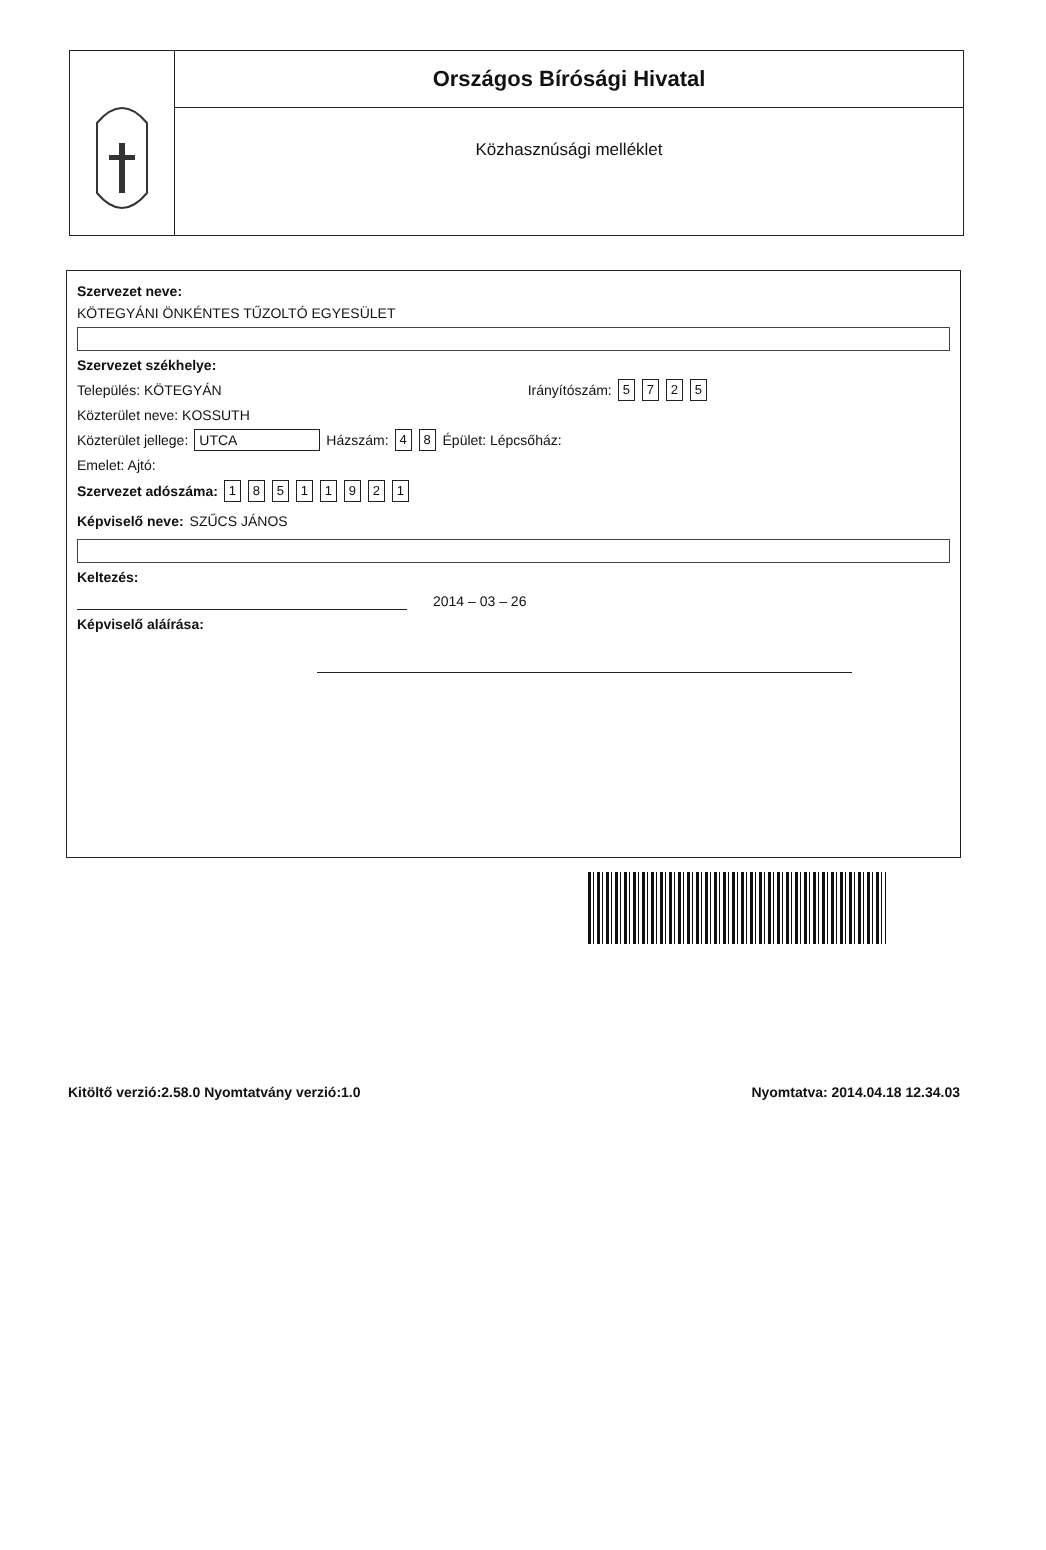Országos Bírósági Hivatal
Közhasznúsági melléklet
Szervezet neve:
KÖTEGYÁNI ÖNKÉNTES TŰZOLTÓ EGYESÜLET
Szervezet székhelye:
Település: KÖTEGYÁN Irányítószám: 5725
Közterület neve: KOSSUTH
Közterület jellege: UTCA Házszám: 4 8 Épület: Lépcsőház:
Emelet: Ajtó:
Szervezet adószáma: 18511921
Képviselő neve: SZŰCS JÁNOS
Keltezés:
2014 – 03 – 26
Képviselő aláírása:
Kitöltő verzió:2.58.0 Nyomtatvány verzió:1.0 Nyomtatva: 2014.04.18 12.34.03